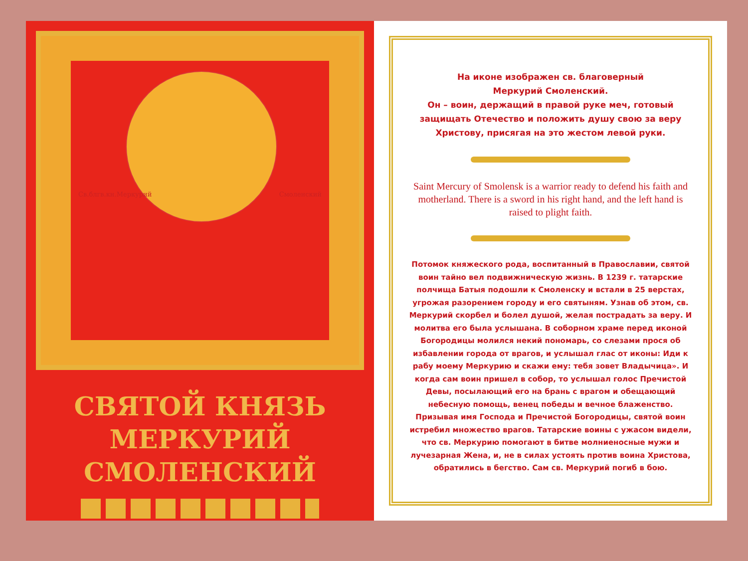Св.блгв.кн.Меркурий Смоленский
СВЯТОЙ КНЯЗЬ
МЕРКУРИЙ СМОЛЕНСКИЙ
На иконе изображен св. благоверный
Меркурий Смоленский.
Он – воин, держащий в правой руке меч, готовый защищать Отечество и положить душу свою за веру Христову, присягая на это жестом левой руки.
Saint Mercury of Smolensk is a warrior ready to defend his faith and motherland. There is a sword in his right hand, and the left hand is raised to plight faith.
Потомок княжеского рода, воспитанный в Православии, святой воин тайно вел подвижническую жизнь. В 1239 г. татарские полчища Батыя подошли к Смоленску и встали в 25 верстах, угрожая разорением городу и его святыням. Узнав об этом, св. Меркурий скорбел и болел душой, желая пострадать за веру. И молитва его была услышана. В соборном храме перед иконой Богородицы молился некий пономарь, со слезами прося об избавлении города от врагов, и услышал глас от иконы: Иди к рабу моему Меркурию и скажи ему: тебя зовет Владычица». И когда сам воин пришел в собор, то услышал голос Пречистой Девы, посылающий его на брань с врагом и обещающий небесную помощь, венец победы и вечное блаженство. Призывая имя Господа и Пречистой Богородицы, святой воин истребил множество врагов. Татарские воины с ужасом видели, что св. Меркурию помогают в битве молниеносные мужи и лучезарная Жена, и, не в силах устоять против воина Христова, обратились в бегство. Сам св. Меркурий погиб в бою.